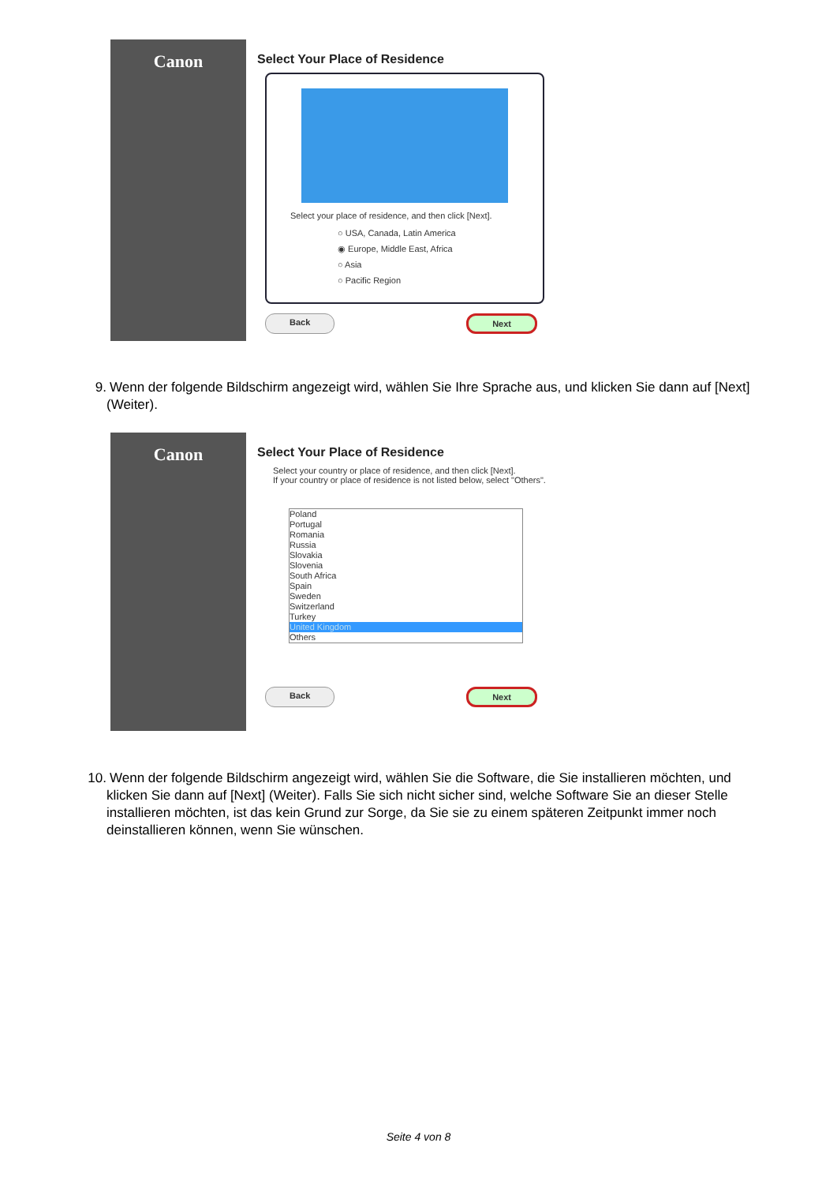Canon
Select Your Place of Residence
Select your place of residence, and then click [Next].
○ USA, Canada, Latin America
◉ Europe, Middle East, Africa
○ Asia
○ Pacific Region
Back Next
9. Wenn der folgende Bildschirm angezeigt wird, wählen Sie Ihre Sprache aus, und klicken Sie dann auf [Next] (Weiter).
Canon
Select Your Place of Residence
Select your country or place of residence, and then click [Next].
If your country or place of residence is not listed below, select "Others".
Poland
Portugal
Romania
Russia
Slovakia
Slovenia
South Africa
Spain
Sweden
Switzerland
Turkey
United Kingdom
Others
Back Next
10. Wenn der folgende Bildschirm angezeigt wird, wählen Sie die Software, die Sie installieren möchten, und klicken Sie dann auf [Next] (Weiter). Falls Sie sich nicht sicher sind, welche Software Sie an dieser Stelle installieren möchten, ist das kein Grund zur Sorge, da Sie sie zu einem späteren Zeitpunkt immer noch deinstallieren können, wenn Sie wünschen.
Seite 4 von 8